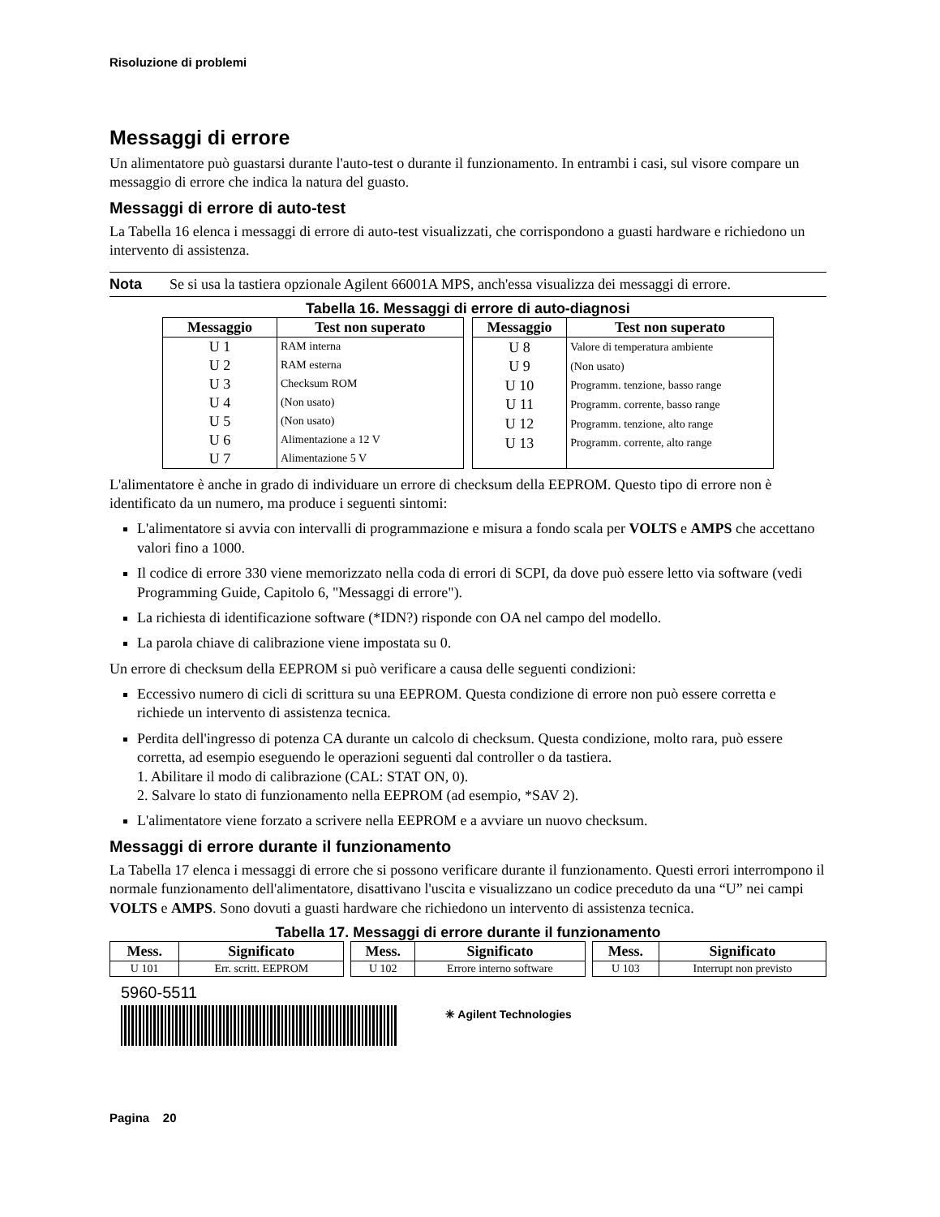Risoluzione di problemi
Messaggi di errore
Un alimentatore può guastarsi durante l'auto-test o durante il funzionamento. In entrambi i casi, sul visore compare un messaggio di errore che indica la natura del guasto.
Messaggi di errore di auto-test
La Tabella 16 elenca i messaggi di errore di auto-test visualizzati, che corrispondono a guasti hardware e richiedono un intervento di assistenza.
Nota Se si usa la tastiera opzionale Agilent 66001A MPS, anch'essa visualizza dei messaggi di errore.
Tabella 16. Messaggi di errore di auto-diagnosi
| Messaggio | Test non superato |
| --- | --- |
| U 1 | RAM interna |
| U 2 | RAM esterna |
| U 3 | Checksum ROM |
| U 4 | (Non usato) |
| U 5 | (Non usato) |
| U 6 | Alimentazione a 12 V |
| U 7 | Alimentazione 5 V |
| Messaggio | Test non superato |
| --- | --- |
| U 8 | Valore di temperatura ambiente |
| U 9 | (Non usato) |
| U 10 | Programm. tenzione, basso range |
| U 11 | Programm. corrente, basso range |
| U 12 | Programm. tenzione, alto range |
| U 13 | Programm. corrente, alto range |
L'alimentatore è anche in grado di individuare un errore di checksum della EEPROM. Questo tipo di errore non è identificato da un numero, ma produce i seguenti sintomi:
L'alimentatore si avvia con intervalli di programmazione e misura a fondo scala per VOLTS e AMPS che accettano valori fino a 1000.
Il codice di errore 330 viene memorizzato nella coda di errori di SCPI, da dove può essere letto via software (vedi Programming Guide, Capitolo 6, "Messaggi di errore").
La richiesta di identificazione software (*IDN?) risponde con OA nel campo del modello.
La parola chiave di calibrazione viene impostata su 0.
Un errore di checksum della EEPROM si può verificare a causa delle seguenti condizioni:
Eccessivo numero di cicli di scrittura su una EEPROM. Questa condizione di errore non può essere corretta e richiede un intervento di assistenza tecnica.
Perdita dell'ingresso di potenza CA durante un calcolo di checksum. Questa condizione, molto rara, può essere corretta, ad esempio eseguendo le operazioni seguenti dal controller o da tastiera.
1. Abilitare il modo di calibrazione (CAL: STAT ON, 0).
2. Salvare lo stato di funzionamento nella EEPROM (ad esempio, *SAV 2).
L'alimentatore viene forzato a scrivere nella EEPROM e a avviare un nuovo checksum.
Messaggi di errore durante il funzionamento
La Tabella 17 elenca i messaggi di errore che si possono verificare durante il funzionamento. Questi errori interrompono il normale funzionamento dell'alimentatore, disattivano l'uscita e visualizzano un codice preceduto da una “U” nei campi VOLTS e AMPS. Sono dovuti a guasti hardware che richiedono un intervento di assistenza tecnica.
Tabella 17. Messaggi di errore durante il funzionamento
| Mess. | Significato |
| --- | --- |
| U 101 | Err. scritt. EEPROM |
| Mess. | Significato |
| --- | --- |
| U 102 | Errore interno software |
| Mess. | Significato |
| --- | --- |
| U 103 | Interrupt non previsto |
5960-5511
✳ Agilent Technologies
Pagina 20